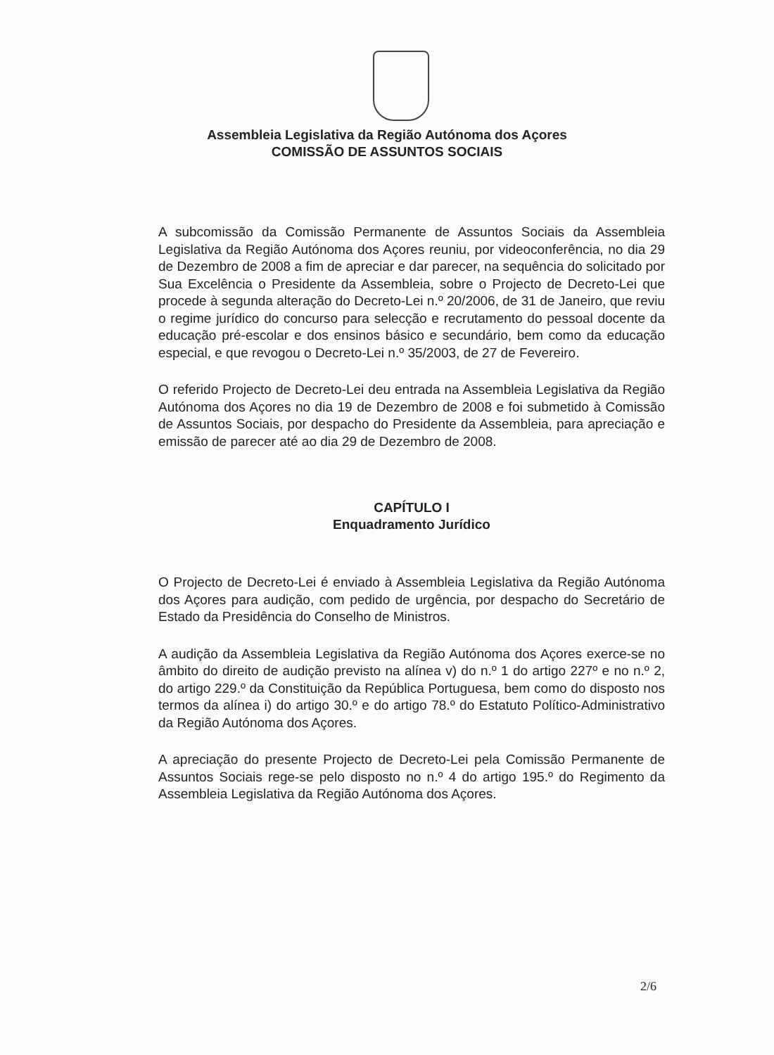Assembleia Legislativa da Região Autónoma dos Açores
COMISSÃO DE ASSUNTOS SOCIAIS
A subcomissão da Comissão Permanente de Assuntos Sociais da Assembleia Legislativa da Região Autónoma dos Açores reuniu, por videoconferência, no dia 29 de Dezembro de 2008 a fim de apreciar e dar parecer, na sequência do solicitado por Sua Excelência o Presidente da Assembleia, sobre o Projecto de Decreto-Lei que procede à segunda alteração do Decreto-Lei n.º 20/2006, de 31 de Janeiro, que reviu o regime jurídico do concurso para selecção e recrutamento do pessoal docente da educação pré-escolar e dos ensinos básico e secundário, bem como da educação especial, e que revogou o Decreto-Lei n.º 35/2003, de 27 de Fevereiro.
O referido Projecto de Decreto-Lei deu entrada na Assembleia Legislativa da Região Autónoma dos Açores no dia 19 de Dezembro de 2008 e foi submetido à Comissão de Assuntos Sociais, por despacho do Presidente da Assembleia, para apreciação e emissão de parecer até ao dia 29 de Dezembro de 2008.
CAPÍTULO I
Enquadramento Jurídico
O Projecto de Decreto-Lei é enviado à Assembleia Legislativa da Região Autónoma dos Açores para audição, com pedido de urgência, por despacho do Secretário de Estado da Presidência do Conselho de Ministros.
A audição da Assembleia Legislativa da Região Autónoma dos Açores exerce-se no âmbito do direito de audição previsto na alínea v) do n.º 1 do artigo 227º e no n.º 2, do artigo 229.º da Constituição da República Portuguesa, bem como do disposto nos termos da alínea i) do artigo 30.º e do artigo 78.º do Estatuto Político-Administrativo da Região Autónoma dos Açores.
A apreciação do presente Projecto de Decreto-Lei pela Comissão Permanente de Assuntos Sociais rege-se pelo disposto no n.º 4 do artigo 195.º do Regimento da Assembleia Legislativa da Região Autónoma dos Açores.
2/6